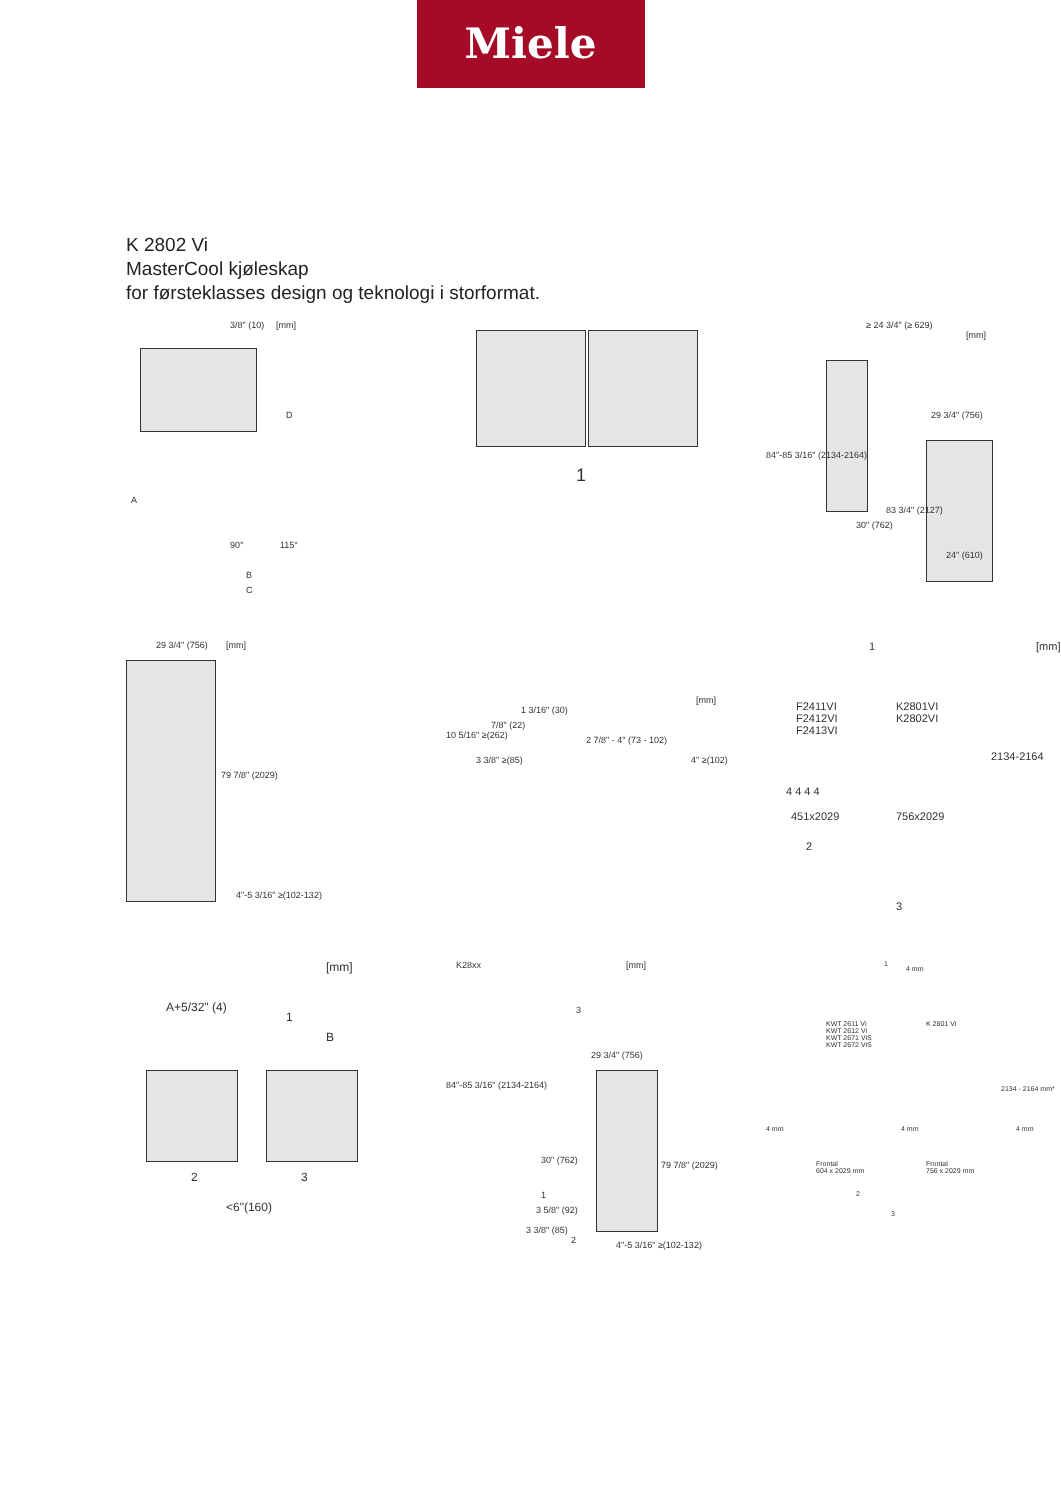Miele
K 2802 Vi
MasterCool kjøleskap
for førsteklasses design og teknologi i storformat.
3/8" (10) [mm]
D
A
90° 115°
B
C
1
≥ 24 3/4" (≥ 629)
[mm]
84"-85 3/16" (2134-2164)
29 3/4" (756)
30" (762)
83 3/4" (2127)
24" (610)
29 3/4" (756) [mm]
79 7/8" (2029)
4"-5 3/16" ≥(102-132)
[mm]
1 3/16" (30)
10 5/16" ≥(262)
7/8" (22)
2 7/8" - 4" (73 - 102)
3 3/8" ≥(85) 4" ≥(102)
1 [mm]
F2411VI
F2412VI
F2413VI
K2801VI
K2802VI
2134-2164
4 4 4 4
451x2029 756x2029
2
3
[mm]
A+5/32" (4)
1
B
2 3
<6"(160)
K28xx [mm]
3
84"-85 3/16" (2134-2164)
29 3/4" (756)
79 7/8" (2029) 30" (762)
1
3 5/8" (92)
3 3/8" (85)
2 4"-5 3/16" ≥(102-132)
1
4 mm
KWT 2611 Vi
KWT 2612 Vi
KWT 2671 ViS
KWT 2672 ViS
K 2801 Vi
2134 - 2164 mm*
4 mm 4 mm 4 mm
Frontal
604 x 2029 mm
Frontal
756 x 2029 mm
2
3